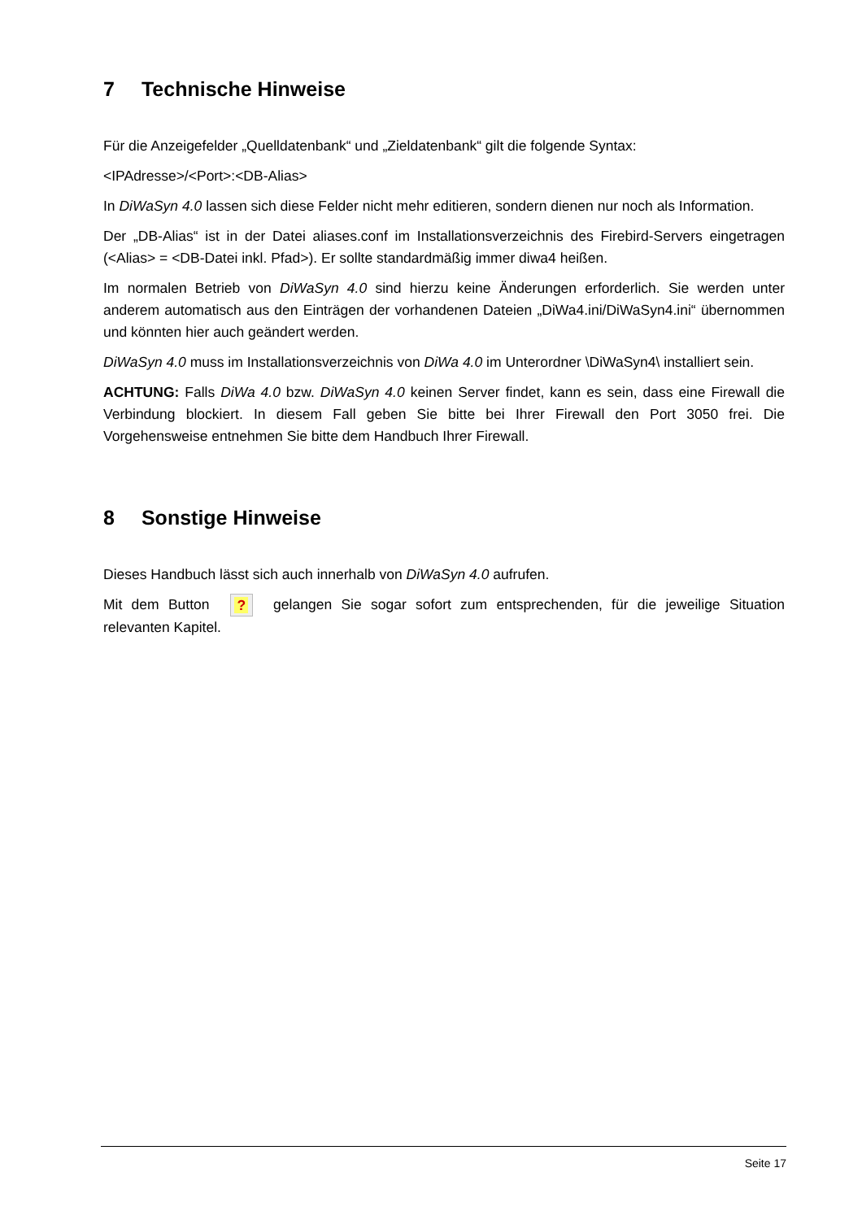7 Technische Hinweise
Für die Anzeigefelder „Quelldatenbank“ und „Zieldatenbank“ gilt die folgende Syntax:
<IPAdresse>/<Port>:<DB-Alias>
In DiWaSyn 4.0 lassen sich diese Felder nicht mehr editieren, sondern dienen nur noch als Information.
Der „DB-Alias“ ist in der Datei aliases.conf im Installationsverzeichnis des Firebird-Servers eingetragen (<Alias> = <DB-Datei inkl. Pfad>). Er sollte standardmäßig immer diwa4 heißen.
Im normalen Betrieb von DiWaSyn 4.0 sind hierzu keine Änderungen erforderlich. Sie werden unter anderem automatisch aus den Einträgen der vorhandenen Dateien „DiWa4.ini/DiWaSyn4.ini“ übernommen und könnten hier auch geändert werden.
DiWaSyn 4.0 muss im Installationsverzeichnis von DiWa 4.0 im Unterordner \DiWaSyn4\ installiert sein.
ACHTUNG: Falls DiWa 4.0 bzw. DiWaSyn 4.0 keinen Server findet, kann es sein, dass eine Firewall die Verbindung blockiert. In diesem Fall geben Sie bitte bei Ihrer Firewall den Port 3050 frei. Die Vorgehensweise entnehmen Sie bitte dem Handbuch Ihrer Firewall.
8 Sonstige Hinweise
Dieses Handbuch lässt sich auch innerhalb von DiWaSyn 4.0 aufrufen.
Mit dem Button ? gelangen Sie sogar sofort zum entsprechenden, für die jeweilige Situation relevanten Kapitel.
Seite 17